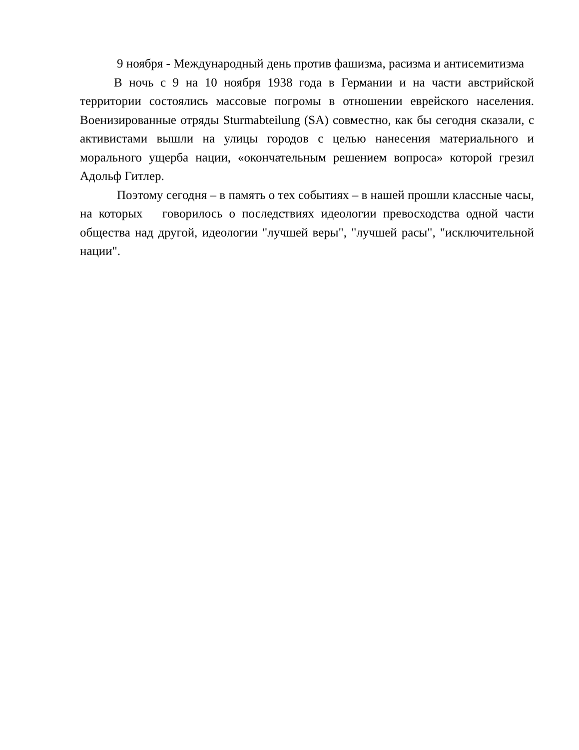9 ноября - Международный день против фашизма, расизма и антисемитизма
В ночь с 9 на 10 ноября 1938 года в Германии и на части австрийской территории состоялись массовые погромы в отношении еврейского населения. Военизированные отряды Sturmabteilung (SA) совместно, как бы сегодня сказали, с активистами вышли на улицы городов с целью нанесения материального и морального ущерба нации, «окончательным решением вопроса» которой грезил Адольф Гитлер.
Поэтому сегодня – в память о тех событиях – в нашей прошли классные часы, на которых говорилось о последствиях идеологии превосходства одной части общества над другой, идеологии "лучшей веры", "лучшей расы", "исключительной нации".